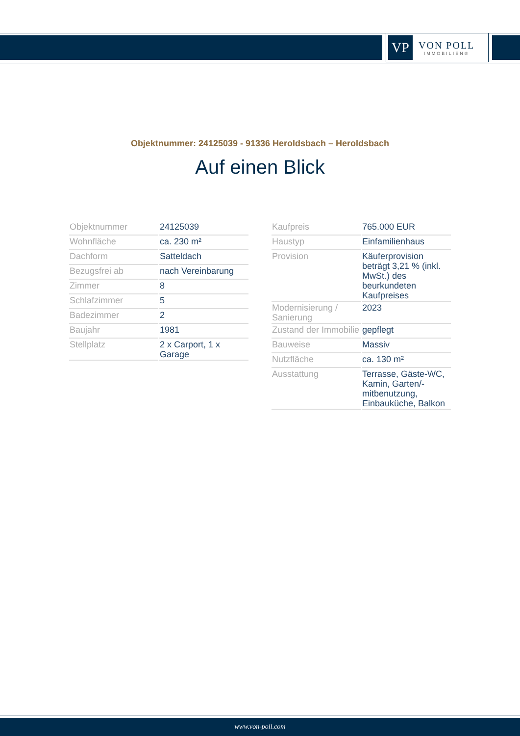VP
VON POLL
IMMOBILIEN®
Objektnummer: 24125039 - 91336 Heroldsbach – Heroldsbach
Auf einen Blick
| Objektnummer | 24125039 |
| Wohnfläche | ca. 230 m² |
| Dachform | Satteldach |
| Bezugsfrei ab | nach Vereinbarung |
| Zimmer | 8 |
| Schlafzimmer | 5 |
| Badezimmer | 2 |
| Baujahr | 1981 |
| Stellplatz | 2 x Carport, 1 x Garage |
| Kaufpreis | 765.000 EUR |
| Haustyp | Einfamilienhaus |
| Provision | Käuferprovision beträgt 3,21 % (inkl. MwSt.) des beurkundeten Kaufpreises |
| Modernisierung / Sanierung | 2023 |
| Zustand der Immobilie | gepflegt |
| Bauweise | Massiv |
| Nutzfläche | ca. 130 m² |
| Ausstattung | Terrasse, Gäste-WC, Kamin, Garten/-mitbenutzung, Einbauküche, Balkon |
www.von-poll.com